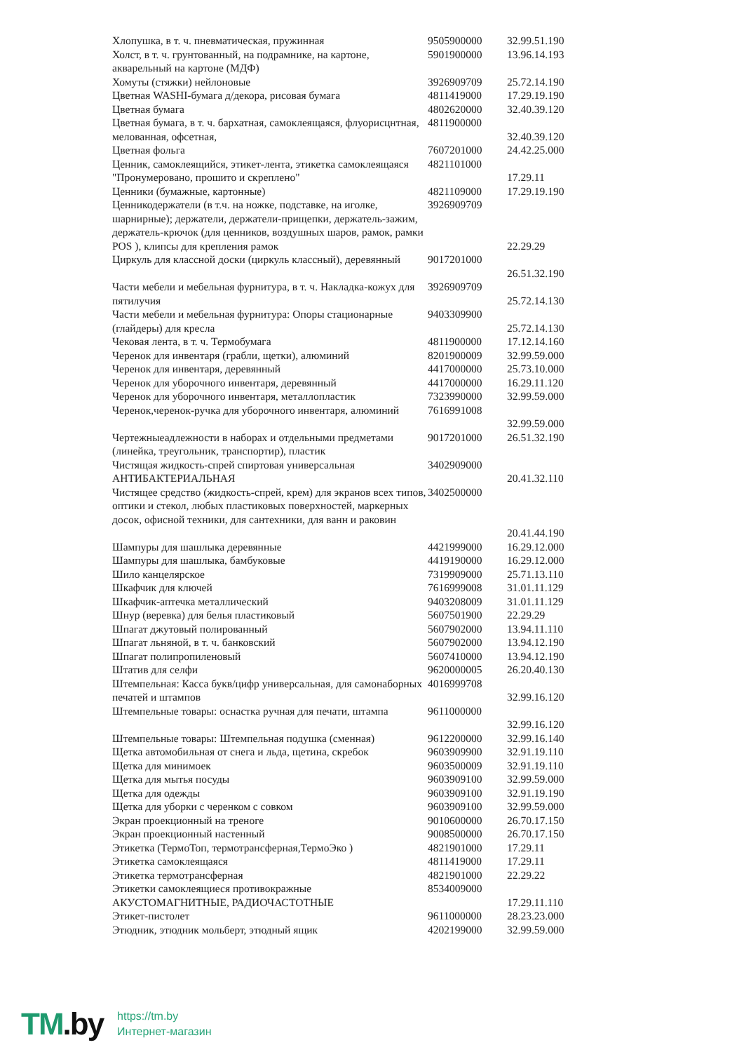| Хлопушка, в т. ч. пневматическая, пружинная | 9505900000 | 32.99.51.190 |
| Холст, в т. ч. грунтованный, на подрамнике, на картоне, акварельный на картоне (МДФ) | 5901900000 | 13.96.14.193 |
| Хомуты (стяжки) нейлоновые | 3926909709 | 25.72.14.190 |
| Цветная WASHI-бумага д/декора, рисовая бумага | 4811419000 | 17.29.19.190 |
| Цветная бумага | 4802620000 | 32.40.39.120 |
| Цветная бумага, в т. ч. бархатная, самоклеящаяся, флуорисцнтная, мелованная, офсетная, | 4811900000 | 32.40.39.120 |
| Цветная фольга | 7607201000 | 24.42.25.000 |
| Ценник, самоклеящийся, этикет-лента, этикетка самоклеящаяся "Пронумеровано, прошито и скреплено" | 4821101000 | 17.29.11 |
| Ценники (бумажные, картонные) | 4821109000 | 17.29.19.190 |
| Ценникодержатели (в т.ч. на ножке, подставке, на иголке, шарнирные); держатели, держатели-прищепки, держатель-зажим, держатель-крючок (для ценников, воздушных шаров, рамок, рамки POS ), клипсы для крепления рамок | 3926909709 | 22.29.29 |
| Циркуль для классной доски (циркуль классный), деревянный | 9017201000 | 26.51.32.190 |
| Части мебели и мебельная фурнитура, в т. ч. Накладка-кожух для пятилучия | 3926909709 | 25.72.14.130 |
| Части мебели и мебельная фурнитура: Опоры стационарные (глайдеры) для кресла | 9403309900 | 25.72.14.130 |
| Чековая лента, в т. ч. Термобумага | 4811900000 | 17.12.14.160 |
| Черенок для инвентаря (грабли, щетки), алюминий | 8201900009 | 32.99.59.000 |
| Черенок для инвентаря, деревянный | 4417000000 | 25.73.10.000 |
| Черенок для уборочного инвентаря, деревянный | 4417000000 | 16.29.11.120 |
| Черенок для уборочного инвентаря, металлопластик | 7323990000 | 32.99.59.000 |
| Черенок,черенок-ручка для уборочного инвентаря, алюминий | 7616991008 | 32.99.59.000 |
| Чертежныеадлежности в наборах и отдельными предметами (линейка, треугольник, транспортир), пластик | 9017201000 | 26.51.32.190 |
| Чистящая жидкость-спрей спиртовая универсальная АНТИБАКТЕРИАЛЬНАЯ | 3402909000 | 20.41.32.110 |
| Чистящее средство (жидкость-спрей, крем) для экранов всех типов, оптики и стекол, любых пластиковых поверхностей, маркерных досок, офисной техники, для сантехники, для ванн и раковин | 3402500000 | 20.41.44.190 |
| Шампуры для шашлыка деревянные | 4421999000 | 16.29.12.000 |
| Шампуры для шашлыка, бамбуковые | 4419190000 | 16.29.12.000 |
| Шило канцелярское | 7319909000 | 25.71.13.110 |
| Шкафчик для ключей | 7616999008 | 31.01.11.129 |
| Шкафчик-аптечка металлический | 9403208009 | 31.01.11.129 |
| Шнур (веревка) для белья пластиковый | 5607501900 | 22.29.29 |
| Шпагат джутовый полированный | 5607902000 | 13.94.11.110 |
| Шпагат льняной, в т. ч. банковский | 5607902000 | 13.94.12.190 |
| Шпагат полипропиленовый | 5607410000 | 13.94.12.190 |
| Штатив для селфи | 9620000005 | 26.20.40.130 |
| Штемпельная: Касса букв/цифр универсальная, для самонаборных печатей и штампов | 4016999708 | 32.99.16.120 |
| Штемпельные товары: оснастка ручная для печати, штампа | 9611000000 | 32.99.16.120 |
| Штемпельные товары: Штемпельная подушка (сменная) | 9612200000 | 32.99.16.140 |
| Щетка автомобильная от снега и льда, щетина, скребок | 9603909900 | 32.91.19.110 |
| Щетка для минимоек | 9603500009 | 32.91.19.110 |
| Щетка для мытья посуды | 9603909100 | 32.99.59.000 |
| Щетка для одежды | 9603909100 | 32.91.19.190 |
| Щетка для уборки с черенком с совком | 9603909100 | 32.99.59.000 |
| Экран проекционный на треноге | 9010600000 | 26.70.17.150 |
| Экран проекционный настенный | 9008500000 | 26.70.17.150 |
| Этикетка (ТермоТоп, термотрансферная,ТермоЭко ) | 4821901000 | 17.29.11 |
| Этикетка самоклеящаяся | 4811419000 | 17.29.11 |
| Этикетка термотрансферная | 4821901000 | 22.29.22 |
| Этикетки самоклеящиеся противокражные АКУСТОМАГНИТНЫЕ, РАДИОЧАСТОТНЫЕ | 8534009000 | 17.29.11.110 |
| Этикет-пистолет | 9611000000 | 28.23.23.000 |
| Этюдник, этюдник мольберт, этюдный ящик | 4202199000 | 32.99.59.000 |
TM.by
https://tm.by
Интернет-магазин